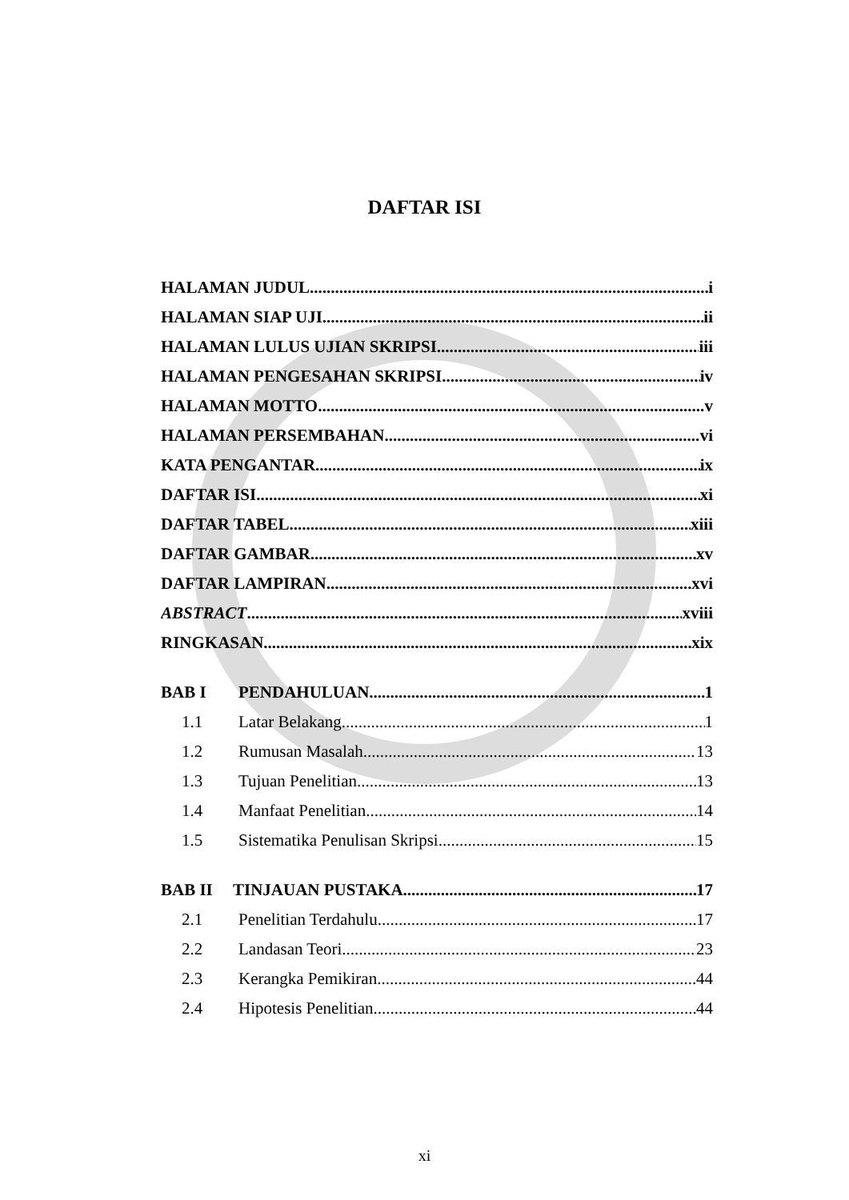DAFTAR ISI
HALAMAN JUDUL i
HALAMAN SIAP UJI ii
HALAMAN LULUS UJIAN SKRIPSI iii
HALAMAN PENGESAHAN SKRIPSI iv
HALAMAN MOTTO v
HALAMAN PERSEMBAHAN vi
KATA PENGANTAR ix
DAFTAR ISI xi
DAFTAR TABEL xiii
DAFTAR GAMBAR xv
DAFTAR LAMPIRAN xvi
ABSTRACT xviii
RINGKASAN xix
BAB I PENDAHULUAN 1
1.1 Latar Belakang 1
1.2 Rumusan Masalah 13
1.3 Tujuan Penelitian 13
1.4 Manfaat Penelitian 14
1.5 Sistematika Penulisan Skripsi 15
BAB II TINJAUAN PUSTAKA 17
2.1 Penelitian Terdahulu 17
2.2 Landasan Teori 23
2.3 Kerangka Pemikiran 44
2.4 Hipotesis Penelitian 44
xi